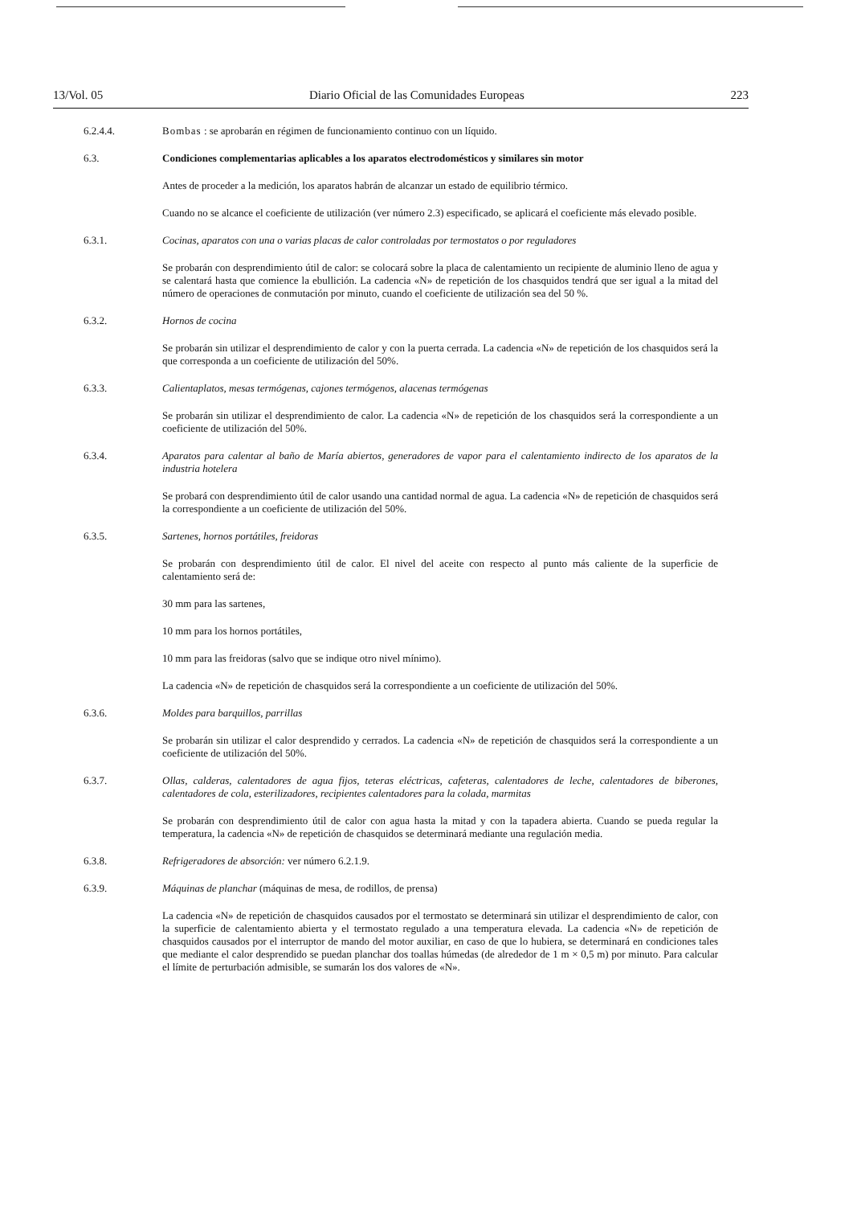13/Vol. 05 Diario Oficial de las Comunidades Europeas 223
6.2.4.4. Bombas : se aprobarán en régimen de funcionamiento continuo con un líquido.
6.3. Condiciones complementarias aplicables a los aparatos electrodomésticos y similares sin motor
Antes de proceder a la medición, los aparatos habrán de alcanzar un estado de equilibrio térmico.
Cuando no se alcance el coeficiente de utilización (ver número 2.3) especificado, se aplicará el coeficiente más elevado posible.
6.3.1. Cocinas, aparatos con una o varias placas de calor controladas por termostatos o por reguladores
Se probarán con desprendimiento útil de calor: se colocará sobre la placa de calentamiento un recipiente de aluminio lleno de agua y se calentará hasta que comience la ebullición. La cadencia «N» de repetición de los chasquidos tendrá que ser igual a la mitad del número de operaciones de conmutación por minuto, cuando el coeficiente de utilización sea del 50 %.
6.3.2. Hornos de cocina
Se probarán sin utilizar el desprendimiento de calor y con la puerta cerrada. La cadencia «N» de repetición de los chasquidos será la que corresponda a un coeficiente de utilización del 50%.
6.3.3. Calientaplatos, mesas termógenas, cajones termógenos, alacenas termógenas
Se probarán sin utilizar el desprendimiento de calor. La cadencia «N» de repetición de los chasquidos será la correspondiente a un coeficiente de utilización del 50%.
6.3.4. Aparatos para calentar al baño de María abiertos, generadores de vapor para el calentamiento indirecto de los aparatos de la industria hotelera
Se probará con desprendimiento útil de calor usando una cantidad normal de agua. La cadencia «N» de repetición de chasquidos será la correspondiente a un coeficiente de utilización del 50%.
6.3.5. Sartenes, hornos portátiles, freidoras
Se probarán con desprendimiento útil de calor. El nivel del aceite con respecto al punto más caliente de la superficie de calentamiento será de:
30 mm para las sartenes,
10 mm para los hornos portátiles,
10 mm para las freidoras (salvo que se indique otro nivel mínimo).
La cadencia «N» de repetición de chasquidos será la correspondiente a un coeficiente de utilización del 50%.
6.3.6. Moldes para barquillos, parrillas
Se probarán sin utilizar el calor desprendido y cerrados. La cadencia «N» de repetición de chasquidos será la correspondiente a un coeficiente de utilización del 50%.
6.3.7. Ollas, calderas, calentadores de agua fijos, teteras eléctricas, cafeteras, calentadores de leche, calentadores de biberones, calentadores de cola, esterilizadores, recipientes calentadores para la colada, marmitas
Se probarán con desprendimiento útil de calor con agua hasta la mitad y con la tapadera abierta. Cuando se pueda regular la temperatura, la cadencia «N» de repetición de chasquidos se determinará mediante una regulación media.
6.3.8. Refrigeradores de absorción: ver número 6.2.1.9.
6.3.9. Máquinas de planchar (máquinas de mesa, de rodillos, de prensa)
La cadencia «N» de repetición de chasquidos causados por el termostato se determinará sin utilizar el desprendimiento de calor, con la superficie de calentamiento abierta y el termostato regulado a una temperatura elevada. La cadencia «N» de repetición de chasquidos causados por el interruptor de mando del motor auxiliar, en caso de que lo hubiera, se determinará en condiciones tales que mediante el calor desprendido se puedan planchar dos toallas húmedas (de alrededor de 1 m × 0,5 m) por minuto. Para calcular el límite de perturbación admisible, se sumarán los dos valores de «N».